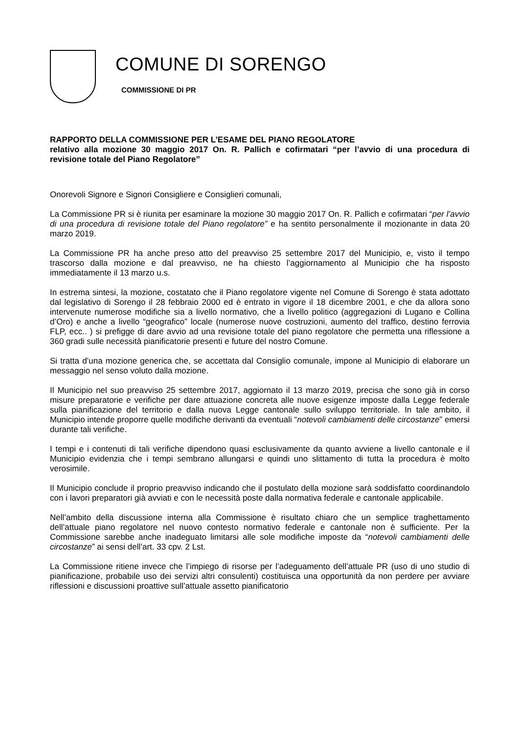COMUNE DI SORENGO
COMMISSIONE DI PR
RAPPORTO DELLA COMMISSIONE PER L’ESAME DEL PIANO REGOLATORE
relativo alla mozione 30 maggio 2017 On. R. Pallich e cofirmatari “per l’avvio di una procedura di revisione totale del Piano Regolatore”
Onorevoli Signore e Signori Consigliere e Consiglieri comunali,
La Commissione PR si è riunita per esaminare la mozione 30 maggio 2017 On. R. Pallich e cofirmatari “per l’avvio di una procedura di revisione totale del Piano regolatore” e ha sentito personalmente il mozionante in data 20 marzo 2019.
La Commissione PR ha anche preso atto del preavviso 25 settembre 2017 del Municipio, e, visto il tempo trascorso dalla mozione e dal preavviso, ne ha chiesto l’aggiornamento al Municipio che ha risposto immediatamente il 13 marzo u.s.
In estrema sintesi, la mozione, costatato che il Piano regolatore vigente nel Comune di Sorengo è stata adottato dal legislativo di Sorengo il 28 febbraio 2000 ed è entrato in vigore il 18 dicembre 2001, e che da allora sono intervenute numerose modifiche sia a livello normativo, che a livello politico (aggregazioni di Lugano e Collina d’Oro) e anche a livello “geografico” locale (numerose nuove costruzioni, aumento del traffico, destino ferrovia FLP, ecc.. ) si prefigge di dare avvio ad una revisione totale del piano regolatore che permetta una riflessione a 360 gradi sulle necessità pianificatorie presenti e future del nostro Comune.
Si tratta d’una mozione generica che, se accettata dal Consiglio comunale, impone al Municipio di elaborare un messaggio nel senso voluto dalla mozione.
Il Municipio nel suo preavviso 25 settembre 2017, aggiornato il 13 marzo 2019, precisa che sono già in corso misure preparatorie e verifiche per dare attuazione concreta alle nuove esigenze imposte dalla Legge federale sulla pianificazione del territorio e dalla nuova Legge cantonale sullo sviluppo territoriale. In tale ambito, il Municipio intende proporre quelle modifiche derivanti da eventuali “notevoli cambiamenti delle circostanze” emersi durante tali verifiche.
I tempi e i contenuti di tali verifiche dipendono quasi esclusivamente da quanto avviene a livello cantonale e il Municipio evidenzia che i tempi sembrano allungarsi e quindi uno slittamento di tutta la procedura è molto verosimile.
Il Municipio conclude il proprio preavviso indicando che il postulato della mozione sarà soddisfatto coordinandolo con i lavori preparatori già avviati e con le necessità poste dalla normativa federale e cantonale applicabile.
Nell’ambito della discussione interna alla Commissione è risultato chiaro che un semplice traghettamento dell’attuale piano regolatore nel nuovo contesto normativo federale e cantonale non è sufficiente. Per la Commissione sarebbe anche inadeguato limitarsi alle sole modifiche imposte da “notevoli cambiamenti delle circostanze” ai sensi dell’art. 33 cpv. 2 Lst.
La Commissione ritiene invece che l’impiego di risorse per l’adeguamento dell’attuale PR (uso di uno studio di pianificazione, probabile uso dei servizi altri consulenti) costituisca una opportunità da non perdere per avviare riflessioni e discussioni proattive sull’attuale assetto pianificatorio